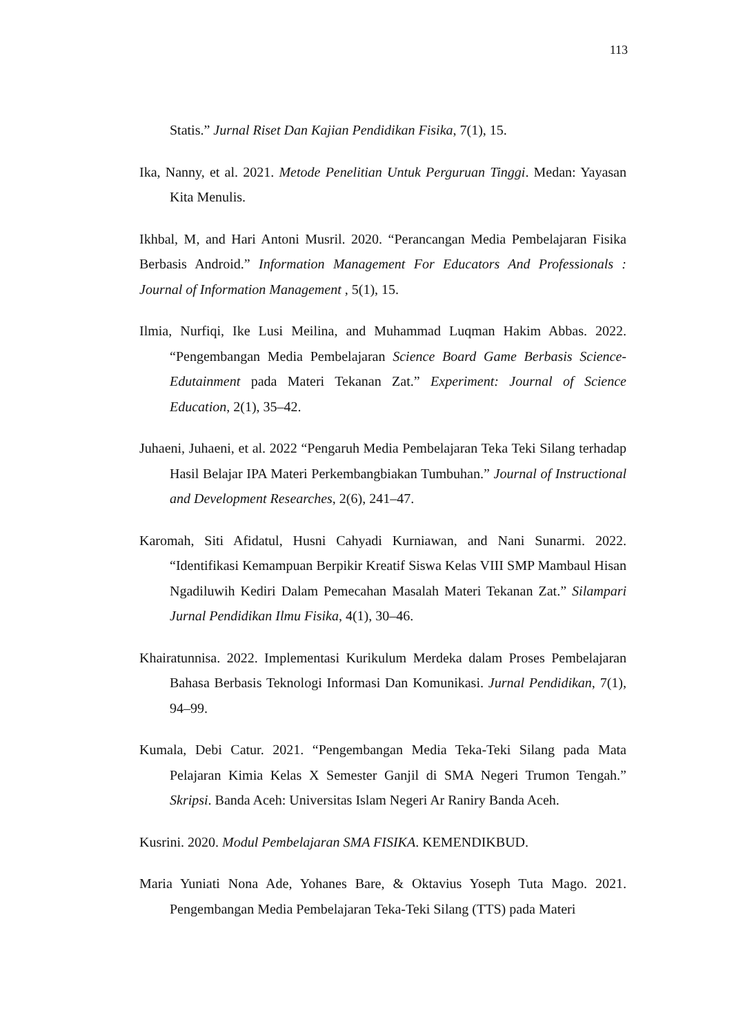113
Statis.” Jurnal Riset Dan Kajian Pendidikan Fisika, 7(1), 15.
Ika, Nanny, et al. 2021. Metode Penelitian Untuk Perguruan Tinggi. Medan: Yayasan Kita Menulis.
Ikhbal, M, and Hari Antoni Musril. 2020. “Perancangan Media Pembelajaran Fisika Berbasis Android.” Information Management For Educators And Professionals : Journal of Information Management , 5(1), 15.
Ilmia, Nurfiqi, Ike Lusi Meilina, and Muhammad Luqman Hakim Abbas. 2022. “Pengembangan Media Pembelajaran Science Board Game Berbasis Science-Edutainment pada Materi Tekanan Zat.” Experiment: Journal of Science Education, 2(1), 35–42.
Juhaeni, Juhaeni, et al. 2022 “Pengaruh Media Pembelajaran Teka Teki Silang terhadap Hasil Belajar IPA Materi Perkembangbiakan Tumbuhan.” Journal of Instructional and Development Researches, 2(6), 241–47.
Karomah, Siti Afidatul, Husni Cahyadi Kurniawan, and Nani Sunarmi. 2022. “Identifikasi Kemampuan Berpikir Kreatif Siswa Kelas VIII SMP Mambaul Hisan Ngadiluwih Kediri Dalam Pemecahan Masalah Materi Tekanan Zat.” Silampari Jurnal Pendidikan Ilmu Fisika, 4(1), 30–46.
Khairatunnisa. 2022. Implementasi Kurikulum Merdeka dalam Proses Pembelajaran Bahasa Berbasis Teknologi Informasi Dan Komunikasi. Jurnal Pendidikan, 7(1), 94–99.
Kumala, Debi Catur. 2021. “Pengembangan Media Teka-Teki Silang pada Mata Pelajaran Kimia Kelas X Semester Ganjil di SMA Negeri Trumon Tengah.” Skripsi. Banda Aceh: Universitas Islam Negeri Ar Raniry Banda Aceh.
Kusrini. 2020. Modul Pembelajaran SMA FISIKA. KEMENDIKBUD.
Maria Yuniati Nona Ade, Yohanes Bare, & Oktavius Yoseph Tuta Mago. 2021. Pengembangan Media Pembelajaran Teka-Teki Silang (TTS) pada Materi